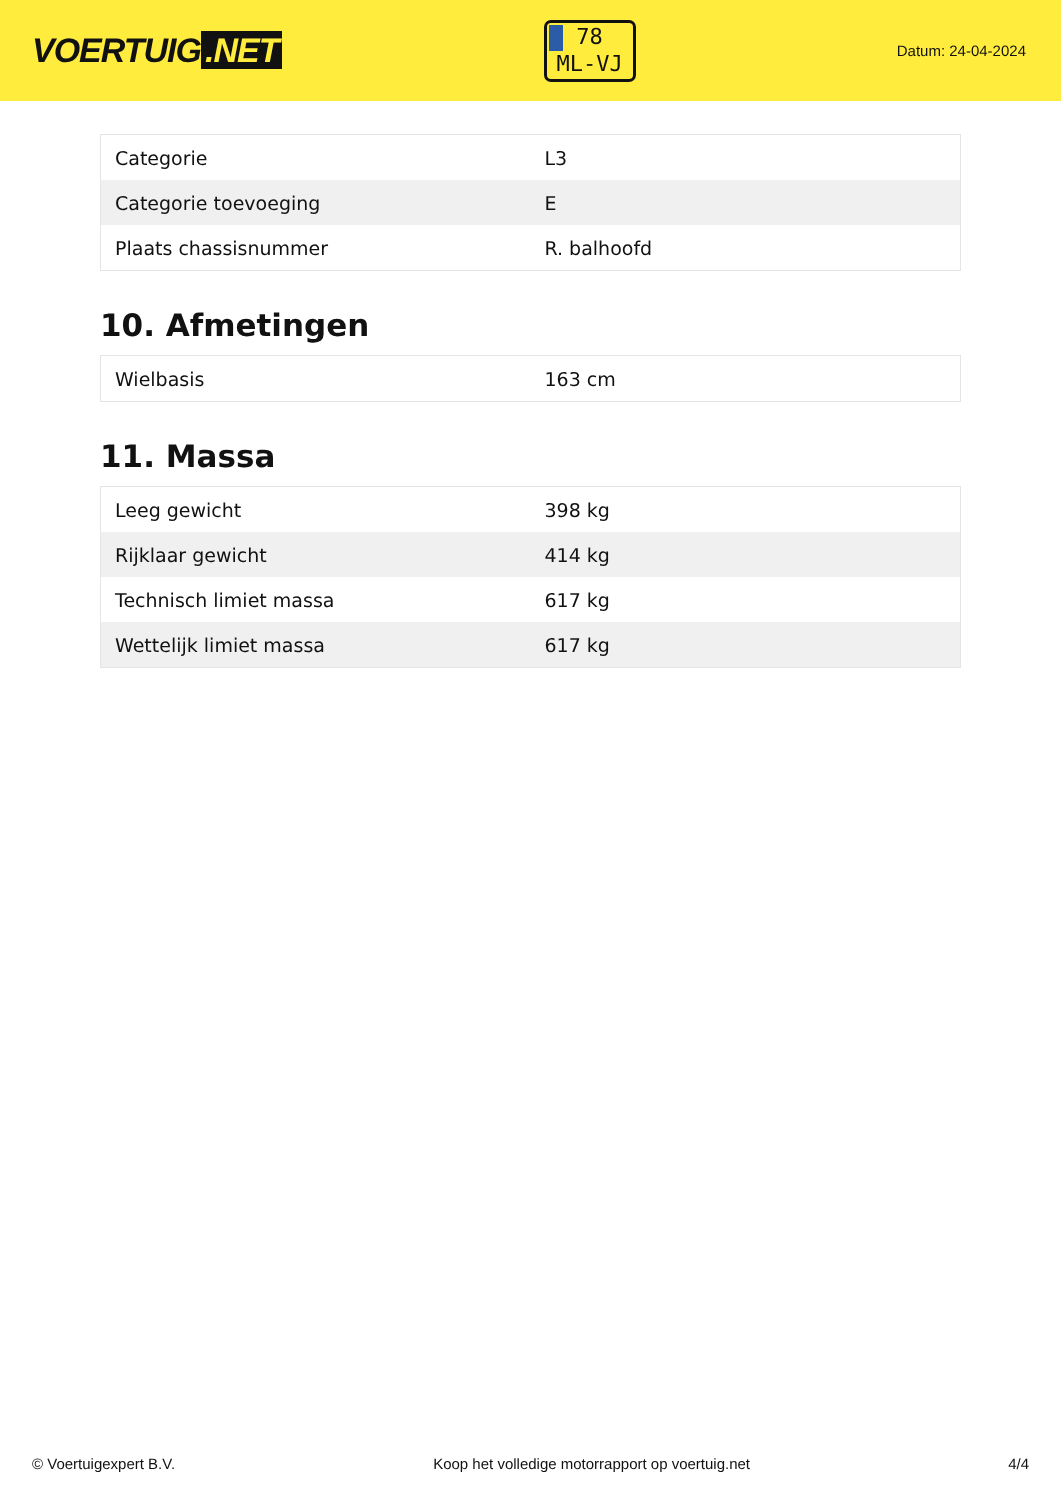VOERTUIG.NET
78
ML-VJ
Datum: 24-04-2024
| Categorie | L3 |
| Categorie toevoeging | E |
| Plaats chassisnummer | R. balhoofd |
10. Afmetingen
| Wielbasis | 163 cm |
11. Massa
| Leeg gewicht | 398 kg |
| Rijklaar gewicht | 414 kg |
| Technisch limiet massa | 617 kg |
| Wettelijk limiet massa | 617 kg |
© Voertuigexpert B.V. Koop het volledige motorrapport op voertuig.net 4/4